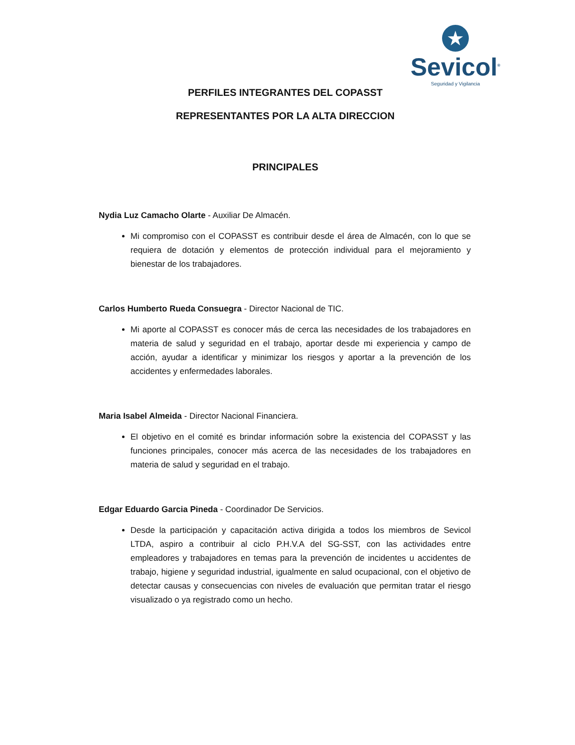★
Sevicol<sup>®</sup>
Seguridad y Vigilancia
PERFILES INTEGRANTES DEL COPASST
REPRESENTANTES POR LA ALTA DIRECCION
PRINCIPALES
Nydia Luz Camacho Olarte - Auxiliar De Almacén.
Mi compromiso con el COPASST es contribuir desde el área de Almacén, con lo que se requiera de dotación y elementos de protección individual para el mejoramiento y bienestar de los trabajadores.
Carlos Humberto Rueda Consuegra - Director Nacional de TIC.
Mi aporte al COPASST es conocer más de cerca las necesidades de los trabajadores en materia de salud y seguridad en el trabajo, aportar desde mi experiencia y campo de acción, ayudar a identificar y minimizar los riesgos y aportar a la prevención de los accidentes y enfermedades laborales.
Maria Isabel Almeida - Director Nacional Financiera.
El objetivo en el comité es brindar información sobre la existencia del COPASST y las funciones principales, conocer más acerca de las necesidades de los trabajadores en materia de salud y seguridad en el trabajo.
Edgar Eduardo Garcia Pineda - Coordinador De Servicios.
Desde la participación y capacitación activa dirigida a todos los miembros de Sevicol LTDA, aspiro a contribuir al ciclo P.H.V.A del SG-SST, con las actividades entre empleadores y trabajadores en temas para la prevención de incidentes u accidentes de trabajo, higiene y seguridad industrial, igualmente en salud ocupacional, con el objetivo de detectar causas y consecuencias con niveles de evaluación que permitan tratar el riesgo visualizado o ya registrado como un hecho.